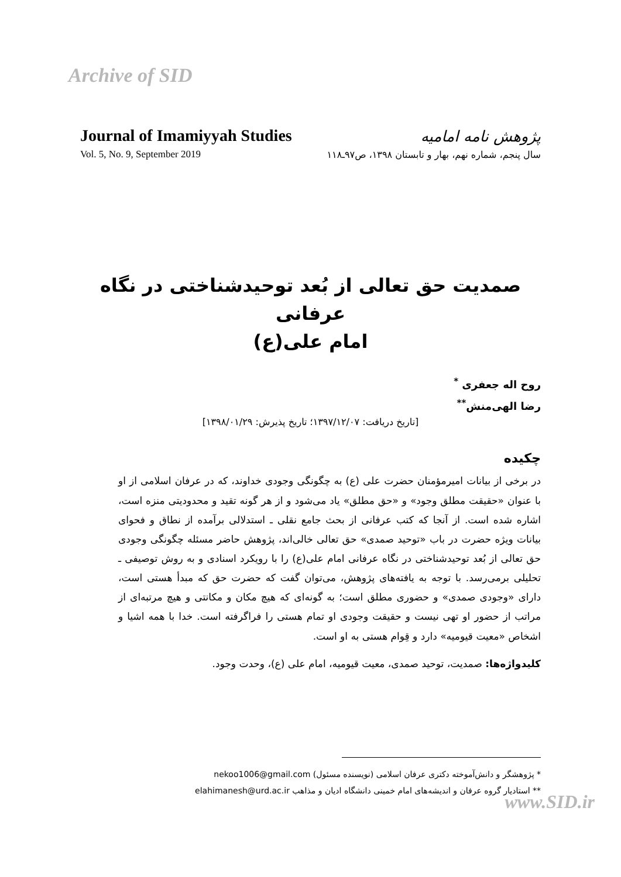Archive of SID
Journal of Imamiyyah Studies
پژوهش نامه امامیه
Vol. 5, No. 9, September 2019
سال پنجم، شماره نهم، بهار و تابستان ۱۳۹۸، ص۹۷ـ۱۱۸
صمدیت حق تعالی از بُعد توحیدشناختی در نگاه عرفانی
امام علی(ع)
روح اله جعفری <sup>*</sup>
رضا الهی‌منش<sup>**</sup>
[تاریخ دریافت: ۱۳۹۷/۱۲/۰۷؛ تاریخ پذیرش: ۱۳۹۸/۰۱/۲۹]
چکیده
در برخی از بیانات امیرمؤمنان حضرت علی (ع) به چگونگی وجودی خداوند، که در عرفان اسلامی از او با عنوان «حقیقت مطلق وجود» و «حق مطلق» یاد می‌شود و از هر گونه تقید و محدودیتی منزه است، اشاره شده است. از آنجا که کتب عرفانی از بحث جامع نقلی ـ استدلالی برآمده از نطاق و فحوای بیانات ویژه حضرت در باب «توحید صمدی» حق تعالی خالی‌اند، پژوهش حاضر مسئله چگونگی وجودی حق تعالی از بُعد توحیدشناختی در نگاه عرفانی امام علی(ع) را با رویکرد اسنادی و به روش توصیفی ـ تحلیلی برمی‌رسد. با توجه به یافته‌های پژوهش، می‌توان گفت که حضرت حق که مبدأ هستی است، دارای «وجودی صمدی» و حضوری مطلق است؛ به گونه‌ای که هیچ مکان و مکانتی و هیچ مرتبه‌ای از مراتب از حضور او تهی نیست و حقیقت وجودی او تمام هستی را فراگرفته است. خدا با همه اشیا و اشخاص «معیت قیومیه» دارد و قِوام هستی به او است.
کلیدواژه‌ها: صمدیت، توحید صمدی، معیت قیومیه، امام علی (ع)، وحدت وجود.
* پژوهشگر و دانش‌آموخته دکتری عرفان اسلامی (نویسنده مسئول) nekoo1006@gmail.com
** استادیار گروه عرفان و اندیشه‌های امام خمینی دانشگاه ادیان و مذاهب elahimanesh@urd.ac.ir
www.SID.ir